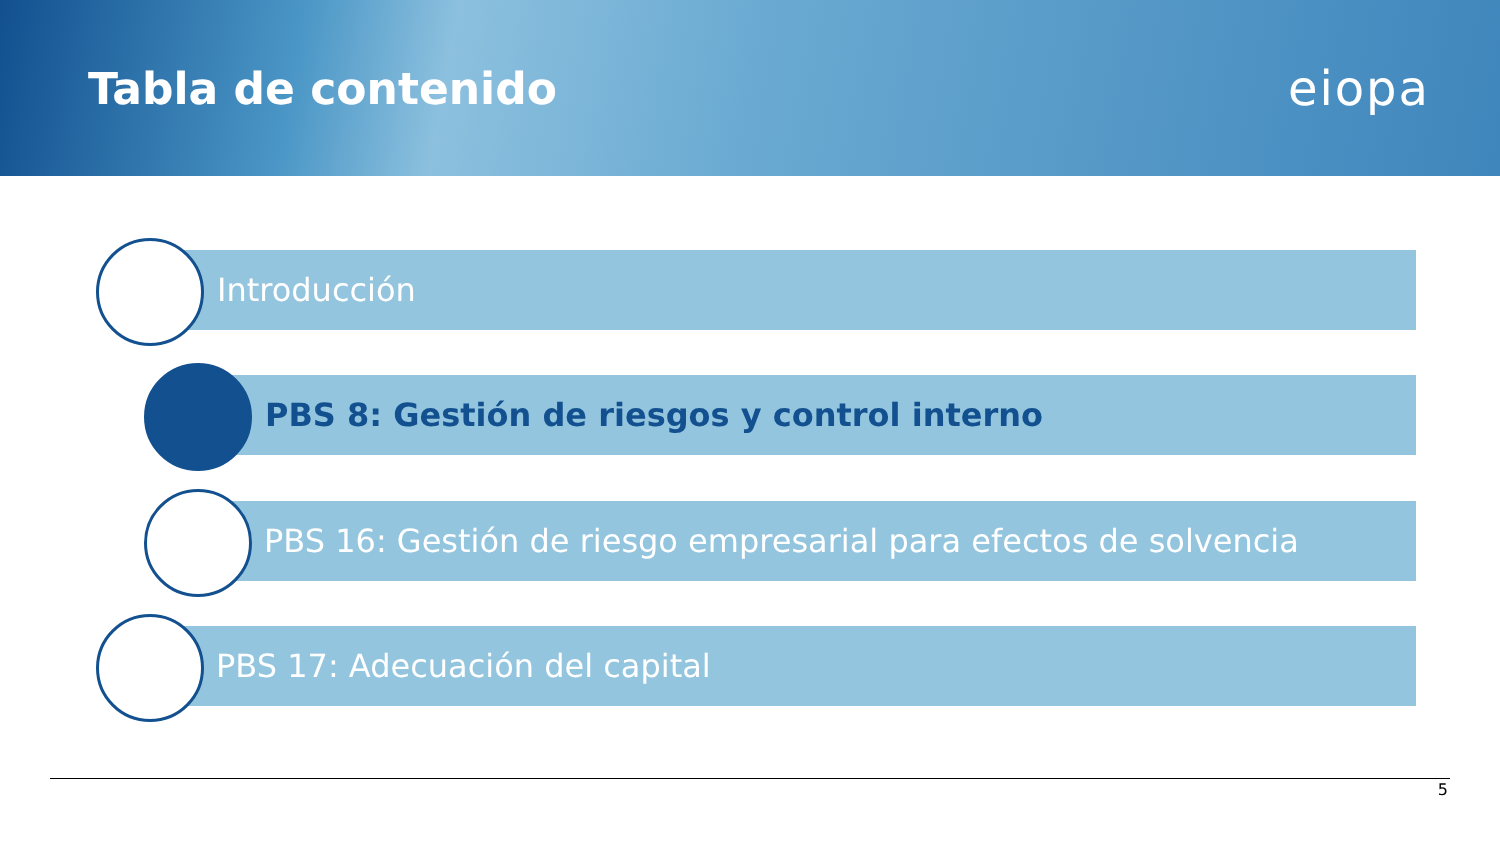Tabla de contenido eiopa
Introducción
PBS 8: Gestión de riesgos y control interno
PBS 16: Gestión de riesgo empresarial para efectos de solvencia
PBS 17: Adecuación del capital
5